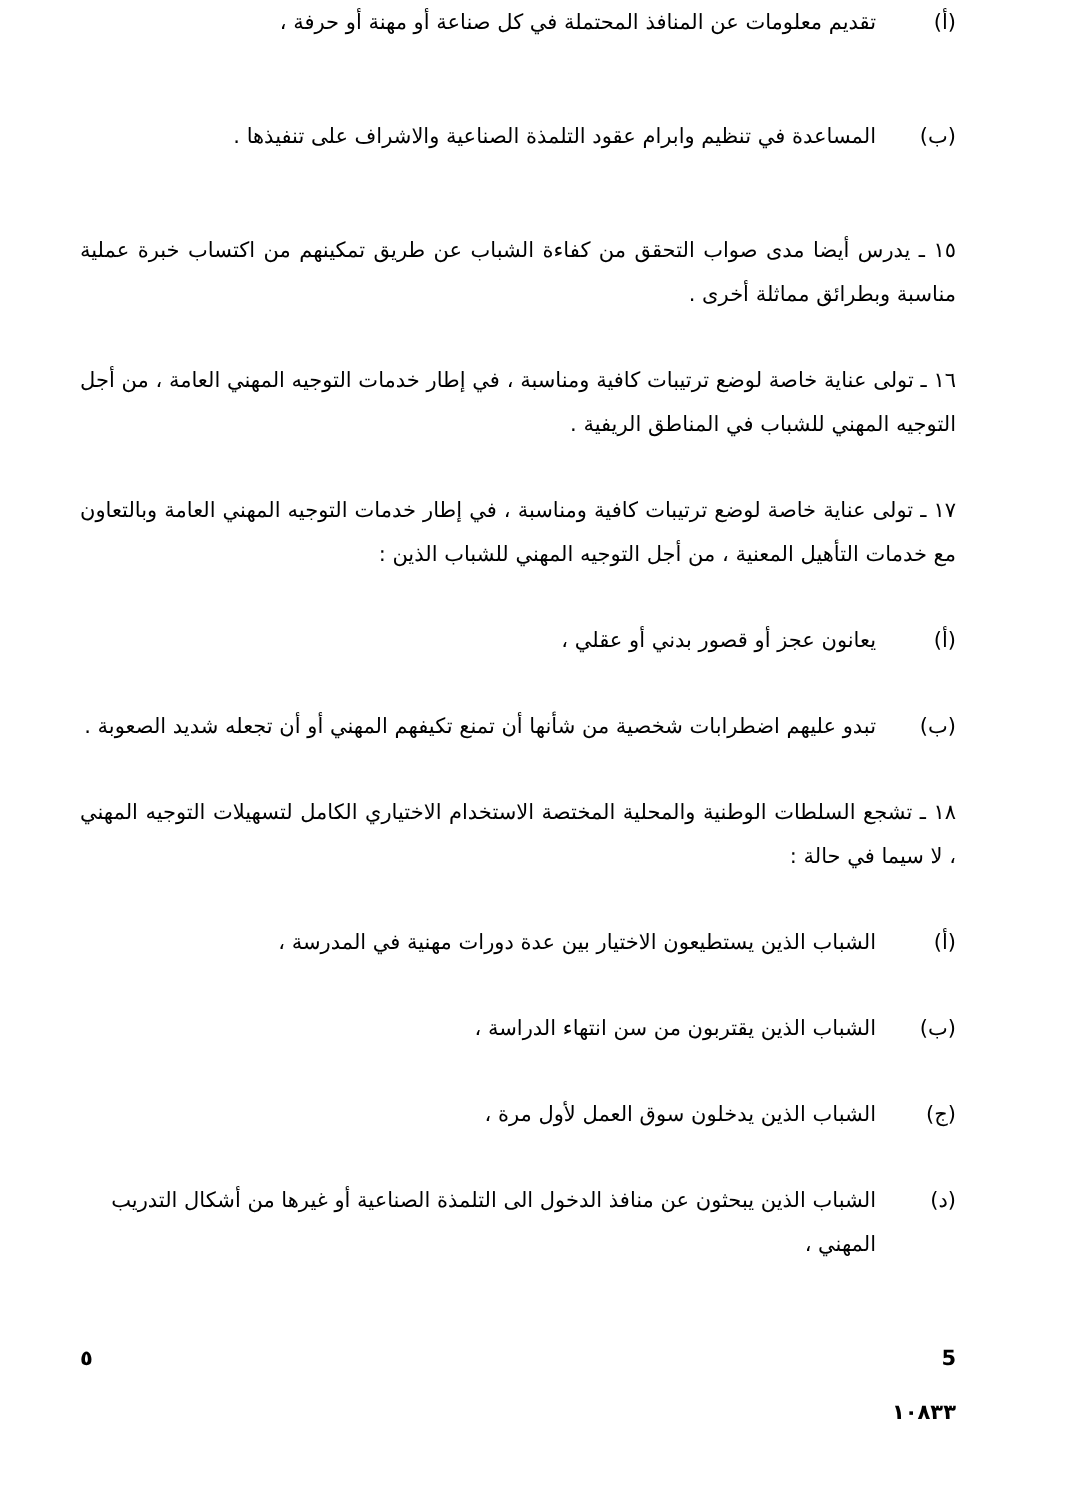(أ) تقديم معلومات عن المنافذ المحتملة في كل صناعة أو مهنة أو حرفة ،
(ب) المساعدة في تنظيم وابرام عقود التلمذة الصناعية والاشراف على تنفيذها .
١٥ ـ يدرس أيضا مدى صواب التحقق من كفاءة الشباب عن طريق تمكينهم من اكتساب خبرة عملية مناسبة وبطرائق مماثلة أخرى .
١٦ ـ تولى عناية خاصة لوضع ترتيبات كافية ومناسبة ، في إطار خدمات التوجيه المهني العامة ، من أجل التوجيه المهني للشباب في المناطق الريفية .
١٧ ـ تولى عناية خاصة لوضع ترتيبات كافية ومناسبة ، في إطار خدمات التوجيه المهني العامة وبالتعاون مع خدمات التأهيل المعنية ، من أجل التوجيه المهني للشباب الذين :
(أ) يعانون عجز أو قصور بدني أو عقلي ،
(ب) تبدو عليهم اضطرابات شخصية من شأنها أن تمنع تكيفهم المهني أو أن تجعله شديد الصعوبة .
١٨ ـ تشجع السلطات الوطنية والمحلية المختصة الاستخدام الاختياري الكامل لتسهيلات التوجيه المهني ، لا سيما في حالة :
(أ) الشباب الذين يستطيعون الاختيار بين عدة دورات مهنية في المدرسة ،
(ب) الشباب الذين يقتربون من سن انتهاء الدراسة ،
(ج) الشباب الذين يدخلون سوق العمل لأول مرة ،
(د) الشباب الذين يبحثون عن منافذ الدخول الى التلمذة الصناعية أو غيرها من أشكال التدريب المهني ،
٥ 5
١٠٨٣٣